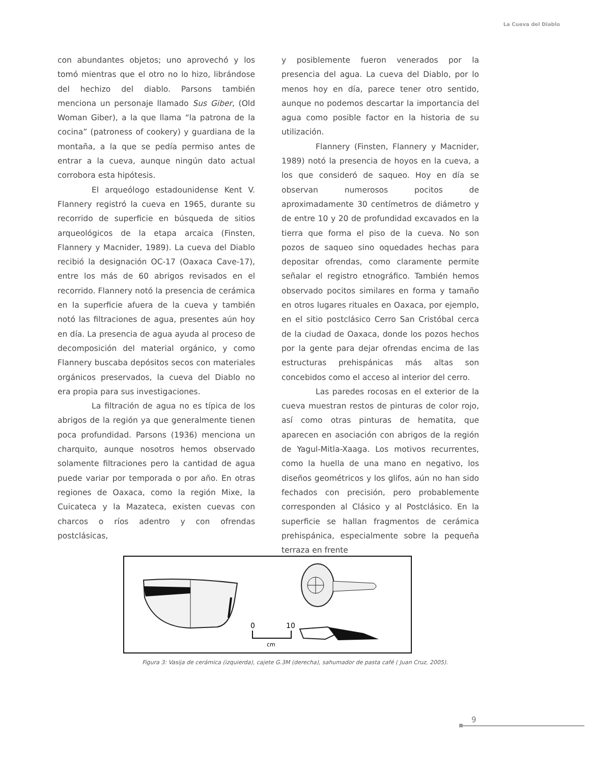La Cueva del Diablo
con abundantes objetos; uno aprovechó y los tomó mientras que el otro no lo hizo, librándose del hechizo del diablo. Parsons también menciona un personaje llamado Sus Giber, (Old Woman Giber), a la que llama “la patrona de la cocina” (patroness of cookery) y guardiana de la montaña, a la que se pedía permiso antes de entrar a la cueva, aunque ningún dato actual corrobora esta hipótesis.
El arqueólogo estadounidense Kent V. Flannery registró la cueva en 1965, durante su recorrido de superficie en búsqueda de sitios arqueológicos de la etapa arcaica (Finsten, Flannery y Macnider, 1989). La cueva del Diablo recibió la designación OC-17 (Oaxaca Cave-17), entre los más de 60 abrigos revisados en el recorrido. Flannery notó la presencia de cerámica en la superficie afuera de la cueva y también notó las filtraciones de agua, presentes aún hoy en día. La presencia de agua ayuda al proceso de decomposición del material orgánico, y como Flannery buscaba depósitos secos con materiales orgánicos preservados, la cueva del Diablo no era propia para sus investigaciones.
La filtración de agua no es típica de los abrigos de la región ya que generalmente tienen poca profundidad. Parsons (1936) menciona un charquito, aunque nosotros hemos observado solamente filtraciones pero la cantidad de agua puede variar por temporada o por año. En otras regiones de Oaxaca, como la región Mixe, la Cuicateca y la Mazateca, existen cuevas con charcos o ríos adentro y con ofrendas postclásicas,
y posiblemente fueron venerados por la presencia del agua. La cueva del Diablo, por lo menos hoy en día, parece tener otro sentido, aunque no podemos descartar la importancia del agua como posible factor en la historia de su utilización.
Flannery (Finsten, Flannery y Macnider, 1989) notó la presencia de hoyos en la cueva, a los que consideró de saqueo. Hoy en día se observan numerosos pocitos de aproximadamente 30 centímetros de diámetro y de entre 10 y 20 de profundidad excavados en la tierra que forma el piso de la cueva. No son pozos de saqueo sino oquedades hechas para depositar ofrendas, como claramente permite señalar el registro etnográfico. También hemos observado pocitos similares en forma y tamaño en otros lugares rituales en Oaxaca, por ejemplo, en el sitio postclásico Cerro San Cristóbal cerca de la ciudad de Oaxaca, donde los pozos hechos por la gente para dejar ofrendas encima de las estructuras prehispánicas más altas son concebidos como el acceso al interior del cerro.
Las paredes rocosas en el exterior de la cueva muestran restos de pinturas de color rojo, así como otras pinturas de hematita, que aparecen en asociación con abrigos de la región de Yagul-Mitla-Xaaga. Los motivos recurrentes, como la huella de una mano en negativo, los diseños geométricos y los glifos, aún no han sido fechados con precisión, pero probablemente corresponden al Clásico y al Postclásico. En la superficie se hallan fragmentos de cerámica prehispánica, especialmente sobre la pequeña terraza en frente
0
10
cm
Figura 3: Vasija de cerámica (izquierda), cajete G.3M (derecha), sahumador de pasta café ( Juan Cruz, 2005).
9